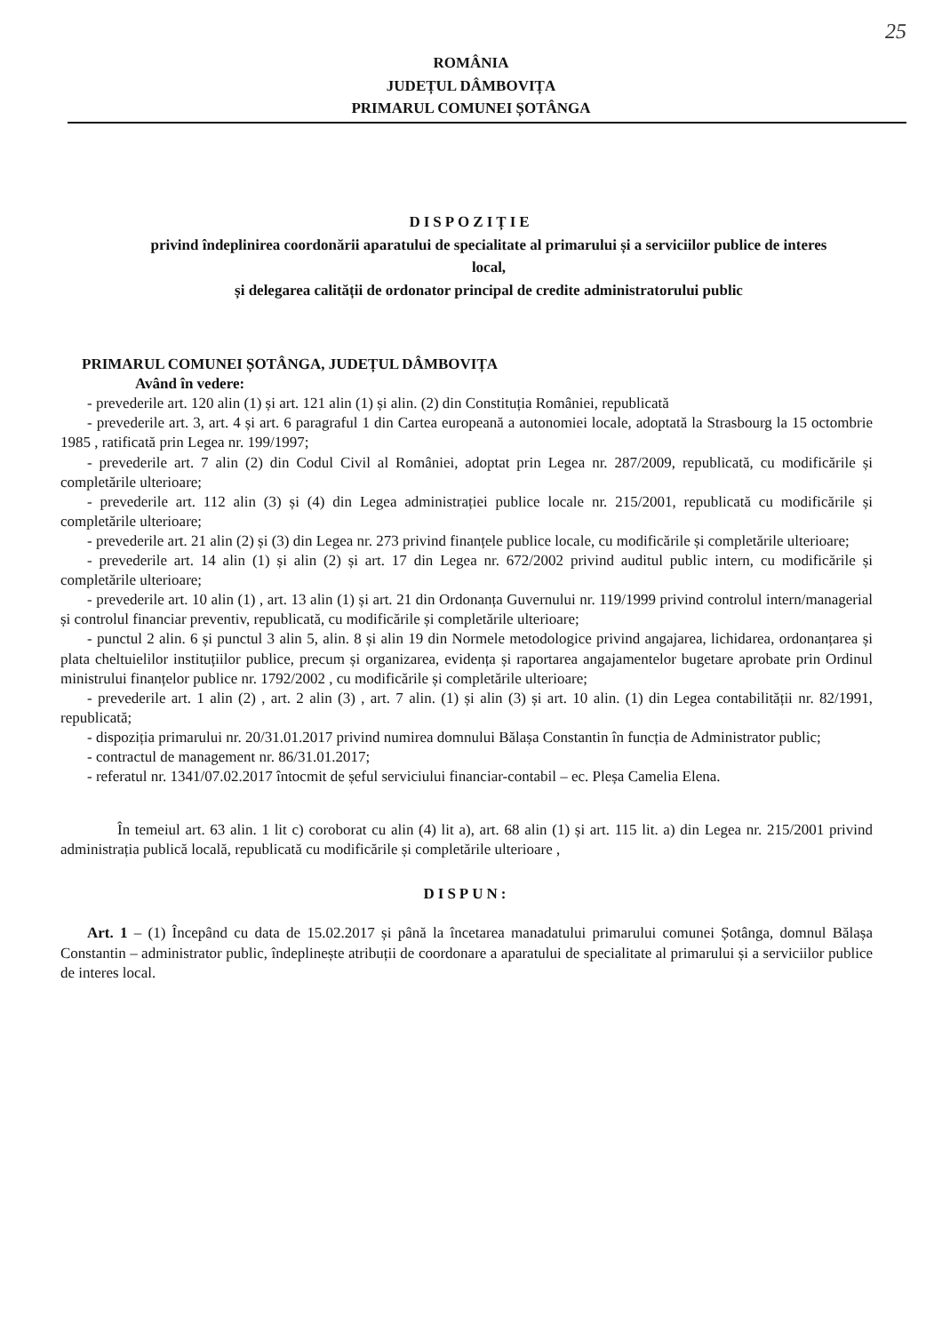25
ROMÂNIA
JUDEȚUL DÂMBOVIȚA
PRIMARUL COMUNEI ȘOTÂNGA
DISPOZIȚIE
privind îndeplinirea coordonării aparatului de specialitate al primarului și a serviciilor publice de interes local,
și delegarea calității de ordonator principal de credite administratorului public
PRIMARUL COMUNEI ȘOTÂNGA, JUDEȚUL DÂMBOVIȚA
Având în vedere:
- prevederile art. 120 alin (1) și art. 121 alin (1) și alin. (2) din Constituția României, republicată
- prevederile art. 3, art. 4 și art. 6 paragraful 1 din Cartea europeană a autonomiei locale, adoptată la Strasbourg la 15 octombrie 1985 , ratificată prin Legea nr. 199/1997;
- prevederile art. 7 alin (2) din Codul Civil al României, adoptat prin Legea nr. 287/2009, republicată, cu modificările și completările ulterioare;
- prevederile art. 112 alin (3) și (4) din Legea administrației publice locale nr. 215/2001, republicată cu modificările și completările ulterioare;
- prevederile art. 21 alin (2) și (3) din Legea nr. 273 privind finanțele publice locale, cu modificările și completările ulterioare;
- prevederile art. 14 alin (1) și alin (2) și art. 17 din Legea nr. 672/2002 privind auditul public intern, cu modificările și completările ulterioare;
- prevederile art. 10 alin (1) , art. 13 alin (1) și art. 21 din Ordonanța Guvernului nr. 119/1999 privind controlul intern/managerial și controlul financiar preventiv, republicată, cu modificările și completările ulterioare;
- punctul 2 alin. 6 și punctul 3 alin 5, alin. 8 și alin 19 din Normele metodologice privind angajarea, lichidarea, ordonanțarea și plata cheltuielilor instituțiilor publice, precum și organizarea, evidența și raportarea angajamentelor bugetare aprobate prin Ordinul ministrului finanțelor publice nr. 1792/2002 , cu modificările și completările ulterioare;
- prevederile art. 1 alin (2) , art. 2 alin (3) , art. 7 alin. (1) și alin (3) și art. 10 alin. (1) din Legea contabilității nr. 82/1991, republicată;
- dispoziția primarului nr. 20/31.01.2017 privind numirea domnului Bălașa Constantin în funcția de Administrator public;
- contractul de management nr. 86/31.01.2017;
- referatul nr. 1341/07.02.2017 întocmit de șeful serviciului financiar-contabil – ec. Pleșa Camelia Elena.
În temeiul art. 63 alin. 1 lit c) coroborat cu alin (4) lit a), art. 68 alin (1) și art. 115 lit. a) din Legea nr. 215/2001 privind administrația publică locală, republicată cu modificările și completările ulterioare ,
DISPUN:
Art. 1 – (1) Începând cu data de 15.02.2017 și până la încetarea manadatului primarului comunei Șotânga, domnul Bălașa Constantin – administrator public, îndeplinește atribuții de coordonare a aparatului de specialitate al primarului și a serviciilor publice de interes local.